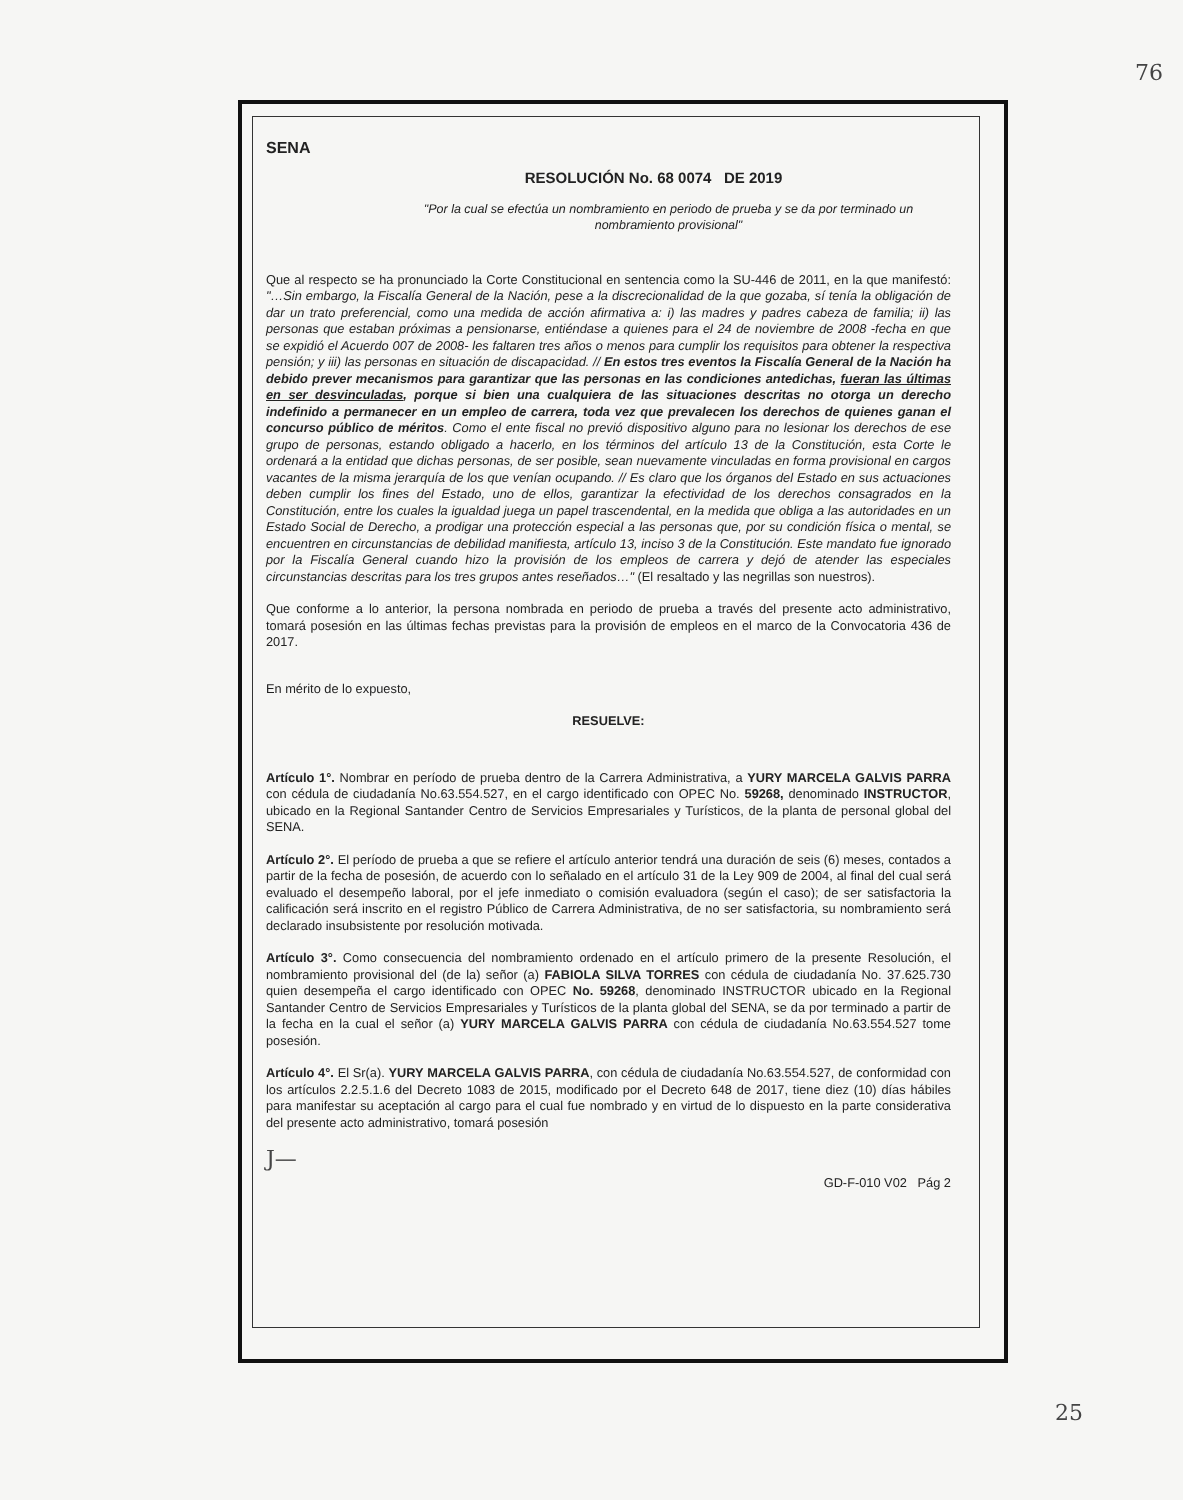76
25
SENA
RESOLUCIÓN No. 68 0074 DE 2019
"Por la cual se efectúa un nombramiento en periodo de prueba y se da por terminado un nombramiento provisional"
Que al respecto se ha pronunciado la Corte Constitucional en sentencia como la SU-446 de 2011, en la que manifestó: "…Sin embargo, la Fiscalía General de la Nación, pese a la discrecionalidad de la que gozaba, sí tenía la obligación de dar un trato preferencial, como una medida de acción afirmativa a: i) las madres y padres cabeza de familia; ii) las personas que estaban próximas a pensionarse, entiéndase a quienes para el 24 de noviembre de 2008 -fecha en que se expidió el Acuerdo 007 de 2008- les faltaren tres años o menos para cumplir los requisitos para obtener la respectiva pensión; y iii) las personas en situación de discapacidad. // En estos tres eventos la Fiscalía General de la Nación ha debido prever mecanismos para garantizar que las personas en las condiciones antedichas, fueran las últimas en ser desvinculadas, porque si bien una cualquiera de las situaciones descritas no otorga un derecho indefinido a permanecer en un empleo de carrera, toda vez que prevalecen los derechos de quienes ganan el concurso público de méritos. Como el ente fiscal no previó dispositivo alguno para no lesionar los derechos de ese grupo de personas, estando obligado a hacerlo, en los términos del artículo 13 de la Constitución, esta Corte le ordenará a la entidad que dichas personas, de ser posible, sean nuevamente vinculadas en forma provisional en cargos vacantes de la misma jerarquía de los que venían ocupando. // Es claro que los órganos del Estado en sus actuaciones deben cumplir los fines del Estado, uno de ellos, garantizar la efectividad de los derechos consagrados en la Constitución, entre los cuales la igualdad juega un papel trascendental, en la medida que obliga a las autoridades en un Estado Social de Derecho, a prodigar una protección especial a las personas que, por su condición física o mental, se encuentren en circunstancias de debilidad manifiesta, artículo 13, inciso 3 de la Constitución. Este mandato fue ignorado por la Fiscalía General cuando hizo la provisión de los empleos de carrera y dejó de atender las especiales circunstancias descritas para los tres grupos antes reseñados…" (El resaltado y las negrillas son nuestros).
Que conforme a lo anterior, la persona nombrada en periodo de prueba a través del presente acto administrativo, tomará posesión en las últimas fechas previstas para la provisión de empleos en el marco de la Convocatoria 436 de 2017.
En mérito de lo expuesto,
RESUELVE:
Artículo 1°. Nombrar en período de prueba dentro de la Carrera Administrativa, a YURY MARCELA GALVIS PARRA con cédula de ciudadanía No.63.554.527, en el cargo identificado con OPEC No. 59268, denominado INSTRUCTOR, ubicado en la Regional Santander Centro de Servicios Empresariales y Turísticos, de la planta de personal global del SENA.
Artículo 2°. El período de prueba a que se refiere el artículo anterior tendrá una duración de seis (6) meses, contados a partir de la fecha de posesión, de acuerdo con lo señalado en el artículo 31 de la Ley 909 de 2004, al final del cual será evaluado el desempeño laboral, por el jefe inmediato o comisión evaluadora (según el caso); de ser satisfactoria la calificación será inscrito en el registro Público de Carrera Administrativa, de no ser satisfactoria, su nombramiento será declarado insubsistente por resolución motivada.
Artículo 3°. Como consecuencia del nombramiento ordenado en el artículo primero de la presente Resolución, el nombramiento provisional del (de la) señor (a) FABIOLA SILVA TORRES con cédula de ciudadanía No. 37.625.730 quien desempeña el cargo identificado con OPEC No. 59268, denominado INSTRUCTOR ubicado en la Regional Santander Centro de Servicios Empresariales y Turísticos de la planta global del SENA, se da por terminado a partir de la fecha en la cual el señor (a) YURY MARCELA GALVIS PARRA con cédula de ciudadanía No.63.554.527 tome posesión.
Artículo 4°. El Sr(a). YURY MARCELA GALVIS PARRA, con cédula de ciudadanía No.63.554.527, de conformidad con los artículos 2.2.5.1.6 del Decreto 1083 de 2015, modificado por el Decreto 648 de 2017, tiene diez (10) días hábiles para manifestar su aceptación al cargo para el cual fue nombrado y en virtud de lo dispuesto en la parte considerativa del presente acto administrativo, tomará posesión
J— GD-F-010 V02 Pág 2